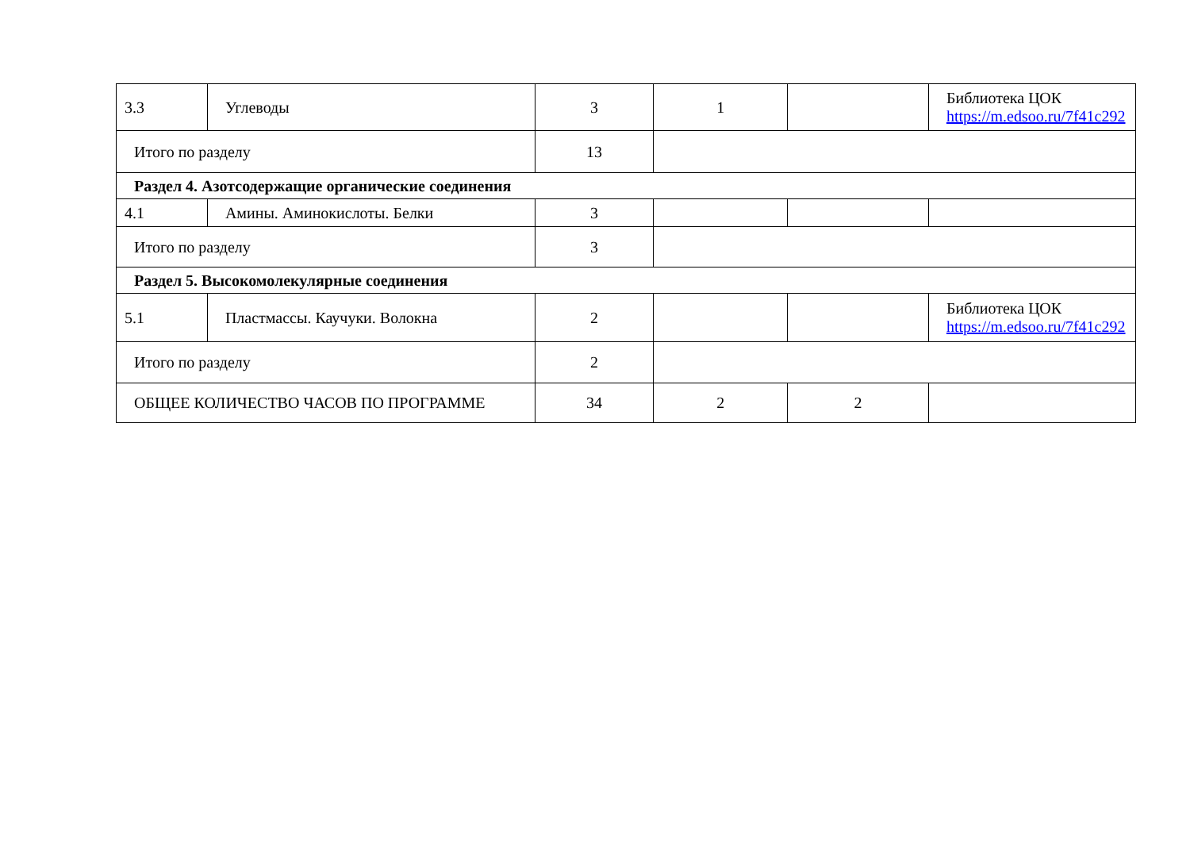| 3.3 | Углеводы | 3 | 1 | | Библиотека ЦОК https://m.edsoo.ru/7f41c292 |
| Итого по разделу | | 13 | | | |
| Раздел 4. Азотсодержащие органические соединения | | | | | |
| 4.1 | Амины. Аминокислоты. Белки | 3 | | | |
| Итого по разделу | | 3 | | | |
| Раздел 5. Высокомолекулярные соединения | | | | | |
| 5.1 | Пластмассы. Каучуки. Волокна | 2 | | | Библиотека ЦОК https://m.edsoo.ru/7f41c292 |
| Итого по разделу | | 2 | | | |
| ОБЩЕЕ КОЛИЧЕСТВО ЧАСОВ ПО ПРОГРАММЕ | | 34 | 2 | 2 | |